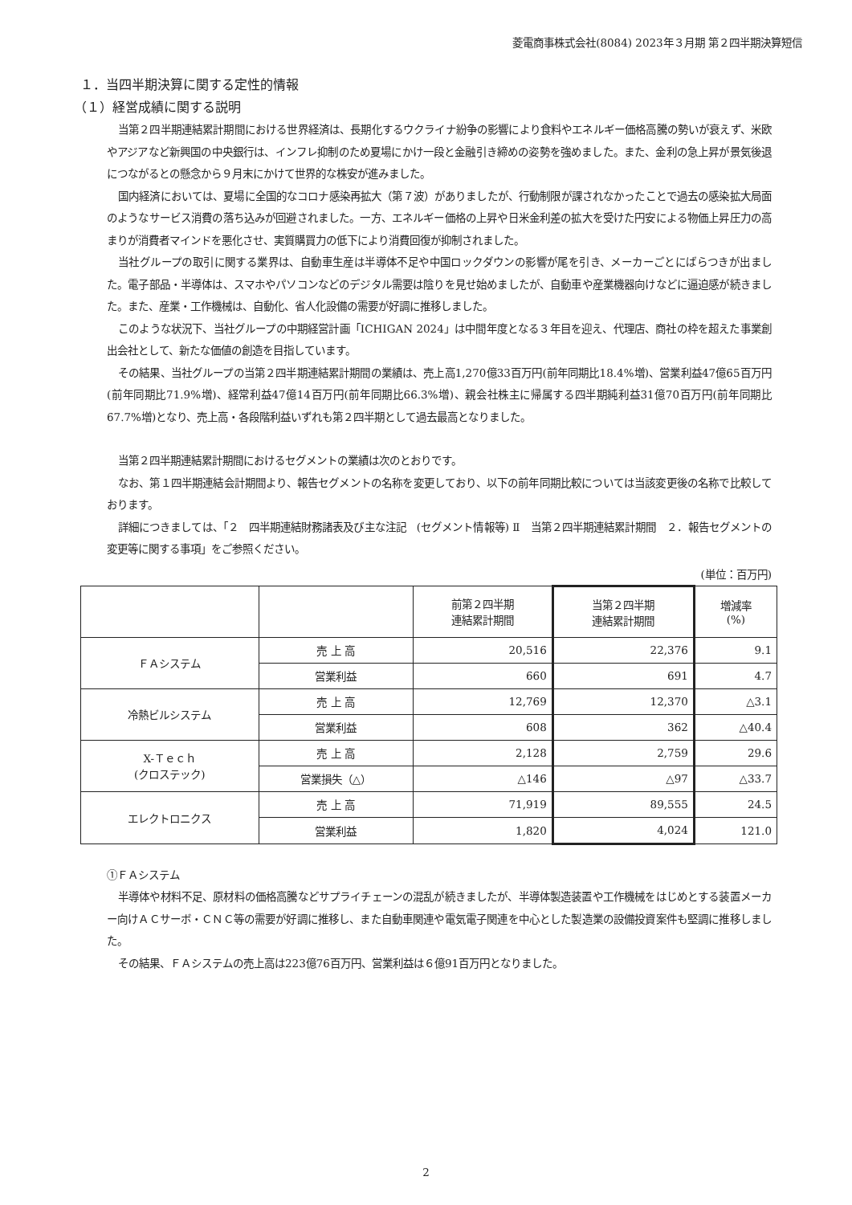菱電商事株式会社(8084) 2023年３月期 第２四半期決算短信
１．当四半期決算に関する定性的情報
（１）経営成績に関する説明
当第２四半期連結累計期間における世界経済は、長期化するウクライナ紛争の影響により食料やエネルギー価格高騰の勢いが衰えず、米欧やアジアなど新興国の中央銀行は、インフレ抑制のため夏場にかけ一段と金融引き締めの姿勢を強めました。また、金利の急上昇が景気後退につながるとの懸念から９月末にかけて世界的な株安が進みました。
国内経済においては、夏場に全国的なコロナ感染再拡大（第７波）がありましたが、行動制限が課されなかったことで過去の感染拡大局面のようなサービス消費の落ち込みが回避されました。一方、エネルギー価格の上昇や日米金利差の拡大を受けた円安による物価上昇圧力の高まりが消費者マインドを悪化させ、実質購買力の低下により消費回復が抑制されました。
当社グループの取引に関する業界は、自動車生産は半導体不足や中国ロックダウンの影響が尾を引き、メーカーごとにばらつきが出ました。電子部品・半導体は、スマホやパソコンなどのデジタル需要は陰りを見せ始めましたが、自動車や産業機器向けなどに逼迫感が続きました。また、産業・工作機械は、自動化、省人化設備の需要が好調に推移しました。
このような状況下、当社グループの中期経営計画「ICHIGAN 2024」は中間年度となる３年目を迎え、代理店、商社の枠を超えた事業創出会社として、新たな価値の創造を目指しています。
その結果、当社グループの当第２四半期連結累計期間の業績は、売上高1,270億33百万円(前年同期比18.4%増)、営業利益47億65百万円(前年同期比71.9%増)、経常利益47億14百万円(前年同期比66.3%増)、親会社株主に帰属する四半期純利益31億70百万円(前年同期比67.7%増)となり、売上高・各段階利益いずれも第２四半期として過去最高となりました。
当第２四半期連結累計期間におけるセグメントの業績は次のとおりです。
なお、第１四半期連結会計期間より、報告セグメントの名称を変更しており、以下の前年同期比較については当該変更後の名称で比較しております。
詳細につきましては、「２　四半期連結財務諸表及び主な注記　(セグメント情報等) Ⅱ　当第２四半期連結累計期間　２．報告セグメントの変更等に関する事項」をご参照ください。
(単位：百万円)
| | | 前第２四半期 連結累計期間 | 当第２四半期 連結累計期間 | 増減率 (%) |
| --- | --- | --- | --- | --- |
| ＦＡシステム | 売 上 高 | 20,516 | 22,376 | 9.1 |
| | 営業利益 | 660 | 691 | 4.7 |
| 冷熱ビルシステム | 売 上 高 | 12,769 | 12,370 | △3.1 |
| | 営業利益 | 608 | 362 | △40.4 |
| X-Ｔｅｃｈ (クロステック) | 売 上 高 | 2,128 | 2,759 | 29.6 |
| | 営業損失（△） | △146 | △97 | △33.7 |
| エレクトロニクス | 売 上 高 | 71,919 | 89,555 | 24.5 |
| | 営業利益 | 1,820 | 4,024 | 121.0 |
①ＦＡシステム
半導体や材料不足、原材料の価格高騰などサプライチェーンの混乱が続きましたが、半導体製造装置や工作機械をはじめとする装置メーカー向けＡＣサーボ・ＣＮＣ等の需要が好調に推移し、また自動車関連や電気電子関連を中心とした製造業の設備投資案件も堅調に推移しました。
その結果、ＦＡシステムの売上高は223億76百万円、営業利益は６億91百万円となりました。
2